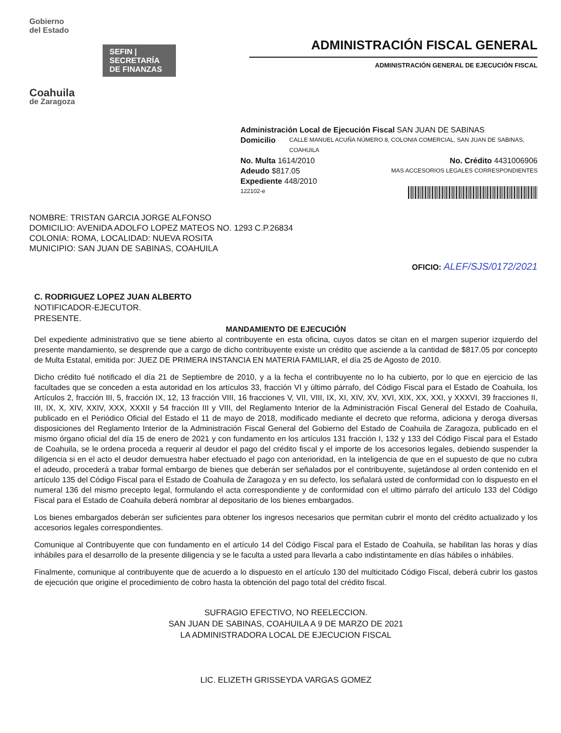Gobierno
del Estado
SEFIN | SECRETARÍA DE FINANZAS
Coahuila
de Zaragoza
ADMINISTRACIÓN FISCAL GENERAL
ADMINISTRACIÓN GENERAL DE EJECUCIÓN FISCAL
Administración Local de Ejecución Fiscal SAN JUAN DE SABINAS
Domicilio CALLE MANUEL ACUÑA NÚMERO 8, COLONIA COMERCIAL, SAN JUAN DE SABINAS, COAHUILA
No. Multa 1614/2010 No. Crédito 4431006906
Adeudo $817.05 MAS ACCESORIOS LEGALES CORRESPONDIENTES
Expediente 448/2010
122102-e
NOMBRE: TRISTAN GARCIA JORGE ALFONSO
DOMICILIO: AVENIDA ADOLFO LOPEZ MATEOS NO. 1293 C.P.26834
COLONIA: ROMA, LOCALIDAD: NUEVA ROSITA
MUNICIPIO: SAN JUAN DE SABINAS, COAHUILA
OFICIO: ALEF/SJS/0172/2021
C. RODRIGUEZ LOPEZ JUAN ALBERTO
NOTIFICADOR-EJECUTOR.
PRESENTE.
MANDAMIENTO DE EJECUCIÓN
Del expediente administrativo que se tiene abierto al contribuyente en esta oficina, cuyos datos se citan en el margen superior izquierdo del presente mandamiento, se desprende que a cargo de dicho contribuyente existe un crédito que asciende a la cantidad de $817.05 por concepto de Multa Estatal, emitida por: JUEZ DE PRIMERA INSTANCIA EN MATERIA FAMILIAR, el día 25 de Agosto de 2010.
Dicho crédito fué notificado el día 21 de Septiembre de 2010, y a la fecha el contribuyente no lo ha cubierto, por lo que en ejercicio de las facultades que se conceden a esta autoridad en los artículos 33, fracción VI y último párrafo, del Código Fiscal para el Estado de Coahuila, los Artículos 2, fracción III, 5, fracción IX, 12, 13 fracción VIII, 16 fracciones V, VII, VIII, IX, XI, XIV, XV, XVI, XIX, XX, XXI, y XXXVI, 39 fracciones II, III, IX, X, XIV, XXIV, XXX, XXXII y 54 fracción III y VIII, del Reglamento Interior de la Administración Fiscal General del Estado de Coahuila, publicado en el Periódico Oficial del Estado el 11 de mayo de 2018, modificado mediante el decreto que reforma, adiciona y deroga diversas disposiciones del Reglamento Interior de la Administración Fiscal General del Gobierno del Estado de Coahuila de Zaragoza, publicado en el mismo órgano oficial del día 15 de enero de 2021 y con fundamento en los artículos 131 fracción I, 132 y 133 del Código Fiscal para el Estado de Coahuila, se le ordena proceda a requerir al deudor el pago del crédito fiscal y el importe de los accesorios legales, debiendo suspender la diligencia si en el acto el deudor demuestra haber efectuado el pago con anterioridad, en la inteligencia de que en el supuesto de que no cubra el adeudo, procederá a trabar formal embargo de bienes que deberán ser señalados por el contribuyente, sujetándose al orden contenido en el artículo 135 del Código Fiscal para el Estado de Coahuila de Zaragoza y en su defecto, los señalará usted de conformidad con lo dispuesto en el numeral 136 del mismo precepto legal, formulando el acta correspondiente y de conformidad con el ultimo párrafo del artículo 133 del Código Fiscal para el Estado de Coahuila deberá nombrar al depositario de los bienes embargados.
Los bienes embargados deberán ser suficientes para obtener los ingresos necesarios que permitan cubrir el monto del crédito actualizado y los accesorios legales correspondientes.
Comunique al Contribuyente que con fundamento en el artículo 14 del Código Fiscal para el Estado de Coahuila, se habilitan las horas y días inhábiles para el desarrollo de la presente diligencia y se le faculta a usted para llevarla a cabo indistintamente en días hábiles o inhábiles.
Finalmente, comunique al contribuyente que de acuerdo a lo dispuesto en el artículo 130 del multicitado Código Fiscal, deberá cubrir los gastos de ejecución que origine el procedimiento de cobro hasta la obtención del pago total del crédito fiscal.
SUFRAGIO EFECTIVO, NO REELECCION.
SAN JUAN DE SABINAS, COAHUILA A 9 DE MARZO DE 2021
LA ADMINISTRADORA LOCAL DE EJECUCION FISCAL
LIC. ELIZETH GRISSEYDA VARGAS GOMEZ